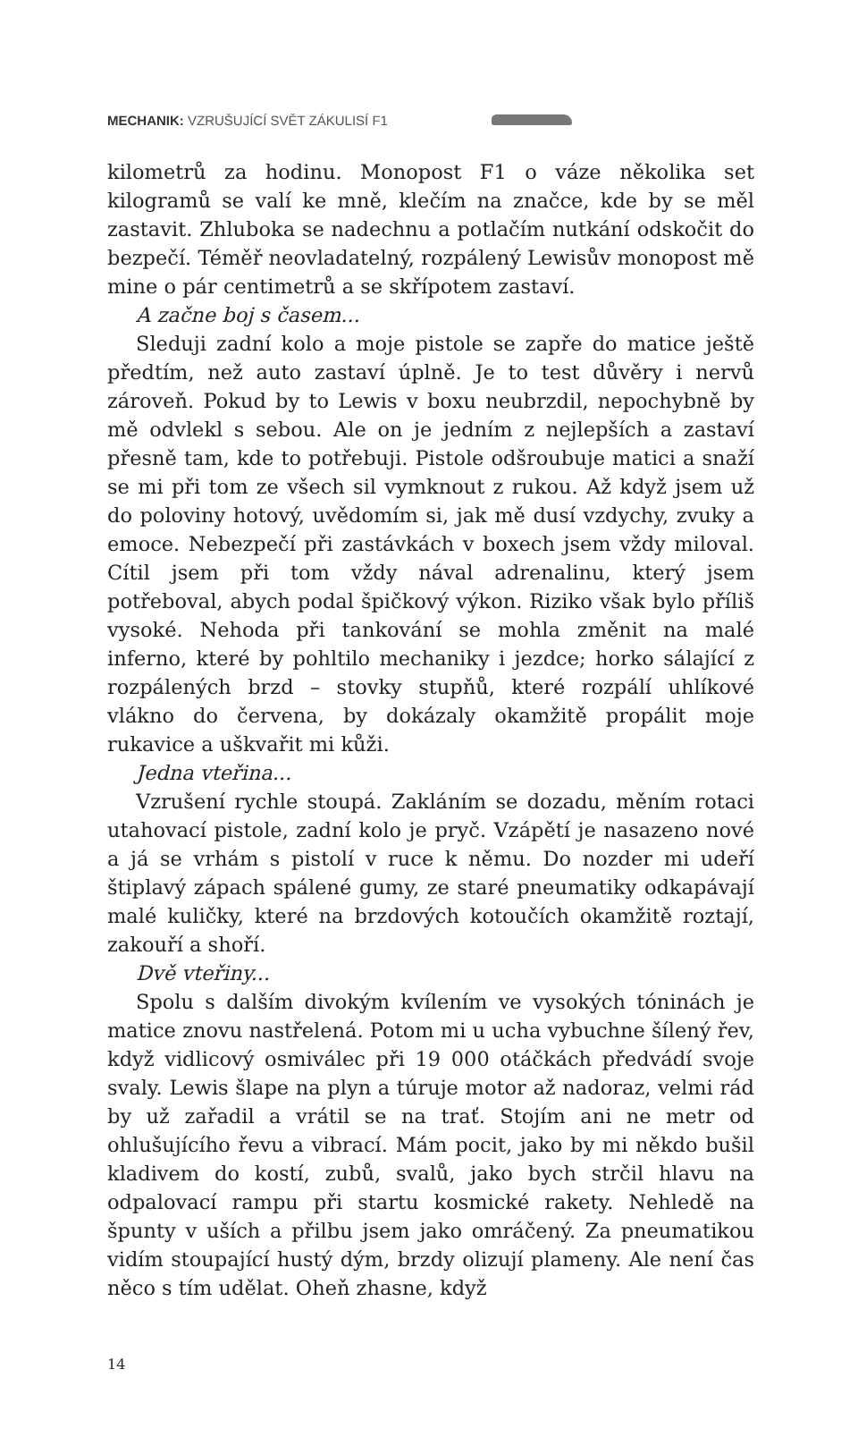MECHANIK: VZRUŠUJÍCÍ SVĚT ZÁKULISÍ F1
kilometrů za hodinu. Monopost F1 o váze několika set kilogramů se valí ke mně, klečím na značce, kde by se měl zastavit. Zhluboka se nadechnu a potlačím nutkání odskočit do bezpečí. Téměř neovladatelný, rozpálený Lewisův monopost mě mine o pár centimetrů a se skřípotem zastaví.
A začne boj s časem...
Sleduji zadní kolo a moje pistole se zapře do matice ještě předtím, než auto zastaví úplně. Je to test důvěry i nervů zároveň. Pokud by to Lewis v boxu neubrzdil, nepochybně by mě odvlekl s sebou. Ale on je jedním z nejlepších a zastaví přesně tam, kde to potřebuji. Pistole odšroubuje matici a snaží se mi při tom ze všech sil vymknout z rukou. Až když jsem už do poloviny hotový, uvědomím si, jak mě dusí vzdychy, zvuky a emoce. Nebezpečí při zastávkách v boxech jsem vždy miloval. Cítil jsem při tom vždy nával adrenalinu, který jsem potřeboval, abych podal špičkový výkon. Riziko však bylo příliš vysoké. Nehoda při tankování se mohla změnit na malé inferno, které by pohltilo mechaniky i jezdce; horko sálající z rozpálených brzd – stovky stupňů, které rozpálí uhlíkové vlákno do červena, by dokázaly okamžitě propálit moje rukavice a uškvařit mi kůži.
Jedna vteřina...
Vzrušení rychle stoupá. Zakláním se dozadu, měním rotaci utahovací pistole, zadní kolo je pryč. Vzápětí je nasazeno nové a já se vrhám s pistolí v ruce k němu. Do nozder mi udeří štiplavý zápach spálené gumy, ze staré pneumatiky odkapávají malé kuličky, které na brzdových kotoučích okamžitě roztají, zakouří a shoří.
Dvě vteřiny...
Spolu s dalším divokým kvílením ve vysokých tóninách je matice znovu nastřelená. Potom mi u ucha vybuchne šílený řev, když vidlicový osmiválec při 19 000 otáčkách předvádí svoje svaly. Lewis šlape na plyn a túruje motor až nadoraz, velmi rád by už zařadil a vrátil se na trať. Stojím ani ne metr od ohlušujícího řevu a vibrací. Mám pocit, jako by mi někdo bušil kladivem do kostí, zubů, svalů, jako bych strčil hlavu na odpalovací rampu při startu kosmické rakety. Nehledě na špunty v uších a přilbu jsem jako omráčený. Za pneumatikou vidím stoupající hustý dým, brzdy olizují plameny. Ale není čas něco s tím udělat. Oheň zhasne, když
14